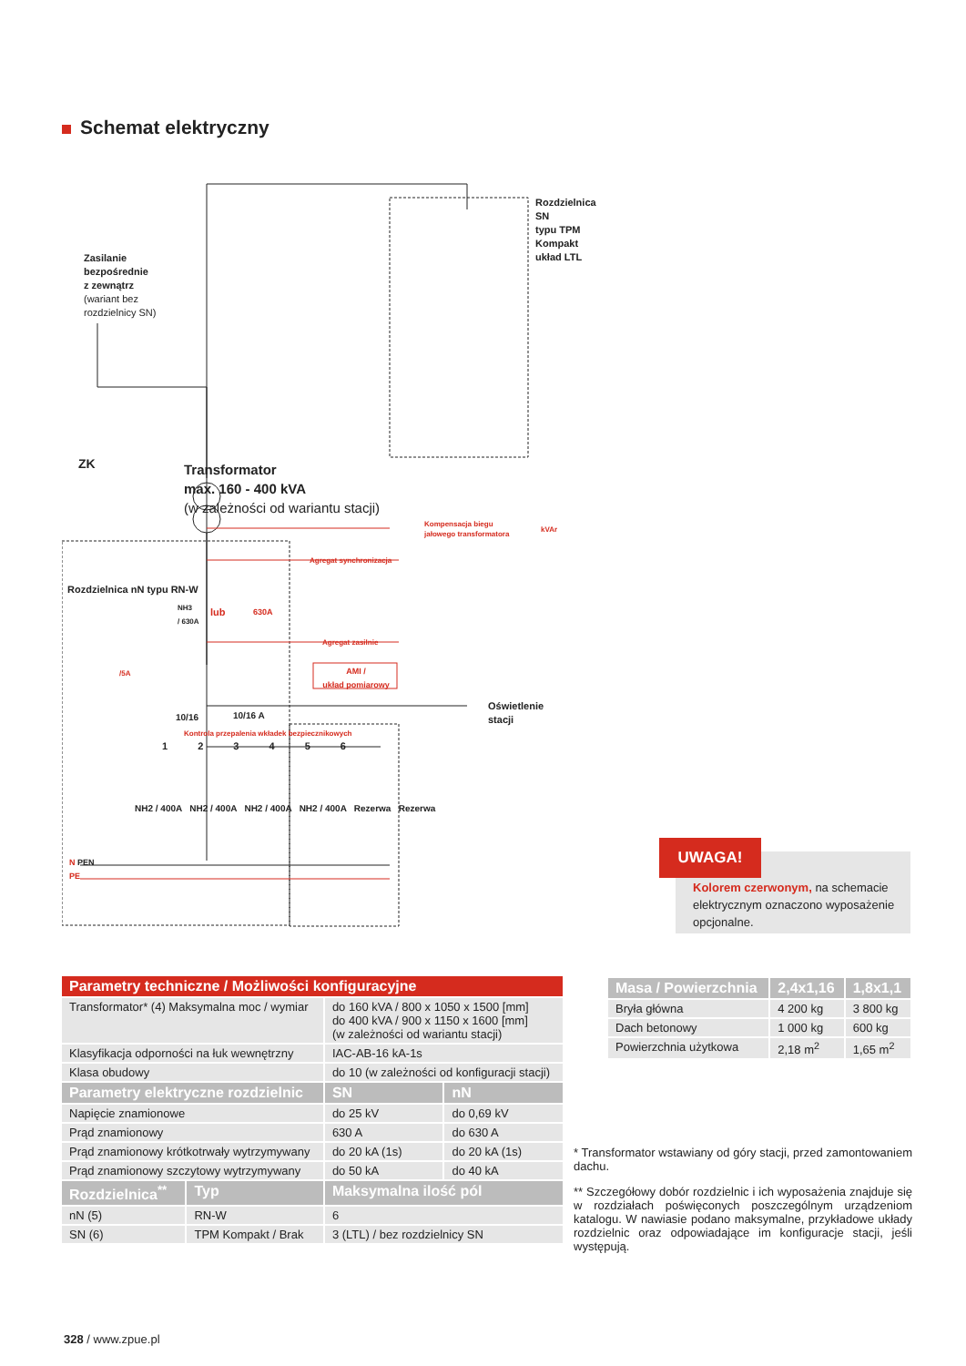Schemat elektryczny
Zasilanie
bezpośrednie
z zewnątrz
(wariant bez
rozdzielnicy SN)
Rozdzielnica SN
typu TPM Kompakt
układ LTL
ZK
Transformator
max. 160 - 400 kVA
(w zależności od wariantu stacji)
Kompensacja biegu
jałowego transformatora
kVAr
Agregat synchronizacja
NH3
/ 630A
lub 630A
Agregat zasilnie
/5A
AMI /
układ pomiarowy
Oświetlenie stacji
10/16 10/16 A
Kontrola przepalenia wkładek bezpiecznikowych
1 2 3 4 5 6
NH2 / 400A NH2 / 400A NH2 / 400A NH2 / 400A Rezerwa Rezerwa
Rozdzielnica nN typu RN-W
N PEN
PE
Kolorem czerwonym, na schemacie elektrycznym oznaczono wyposażenie opcjonalne.
UWAGA!
| Parametry techniczne / Możliwości konfiguracyjne | | | |
| --- | --- | --- | --- |
| Transformator* (4) Maksymalna moc / wymiar | | do 160 kVA / 800 x 1050 x 1500 [mm] do 400 kVA / 900 x 1150 x 1600 [mm] (w zależności od wariantu stacji) | |
| Klasyfikacja odporności na łuk wewnętrzny | | IAC-AB-16 kA-1s | |
| Klasa obudowy | | do 10 (w zależności od konfiguracji stacji) | |
| Parametry elektryczne rozdzielnic | | SN | nN |
| Napięcie znamionowe | | do 25 kV | do 0,69 kV |
| Prąd znamionowy | | 630 A | do 630 A |
| Prąd znamionowy krótkotrwały wytrzymywany | | do 20 kA (1s) | do 20 kA (1s) |
| Prąd znamionowy szczytowy wytrzymywany | | do 50 kA | do 40 kA |
| Rozdzielnica<sup>**</sup> | Typ | Maksymalna ilość pól | |
| nN (5) | RN-W | 6 | |
| SN (6) | TPM Kompakt / Brak | 3 (LTL) / bez rozdzielnicy SN | |
| Masa / Powierzchnia | 2,4x1,16 | 1,8x1,1 |
| --- | --- | --- |
| Bryła główna | 4 200 kg | 3 800 kg |
| Dach betonowy | 1 000 kg | 600 kg |
| Powierzchnia użytkowa | 2,18 m<sup>2</sup> | 1,65 m<sup>2</sup> |
* Transformator wstawiany od góry stacji, przed zamontowaniem dachu.
** Szczegółowy dobór rozdzielnic i ich wyposażenia znajduje się w rozdziałach poświęconych poszczególnym urządzeniom katalogu. W nawiasie podano maksymalne, przykładowe układy rozdzielnic oraz odpowiadające im konfiguracje stacji, jeśli występują.
328 / www.zpue.pl